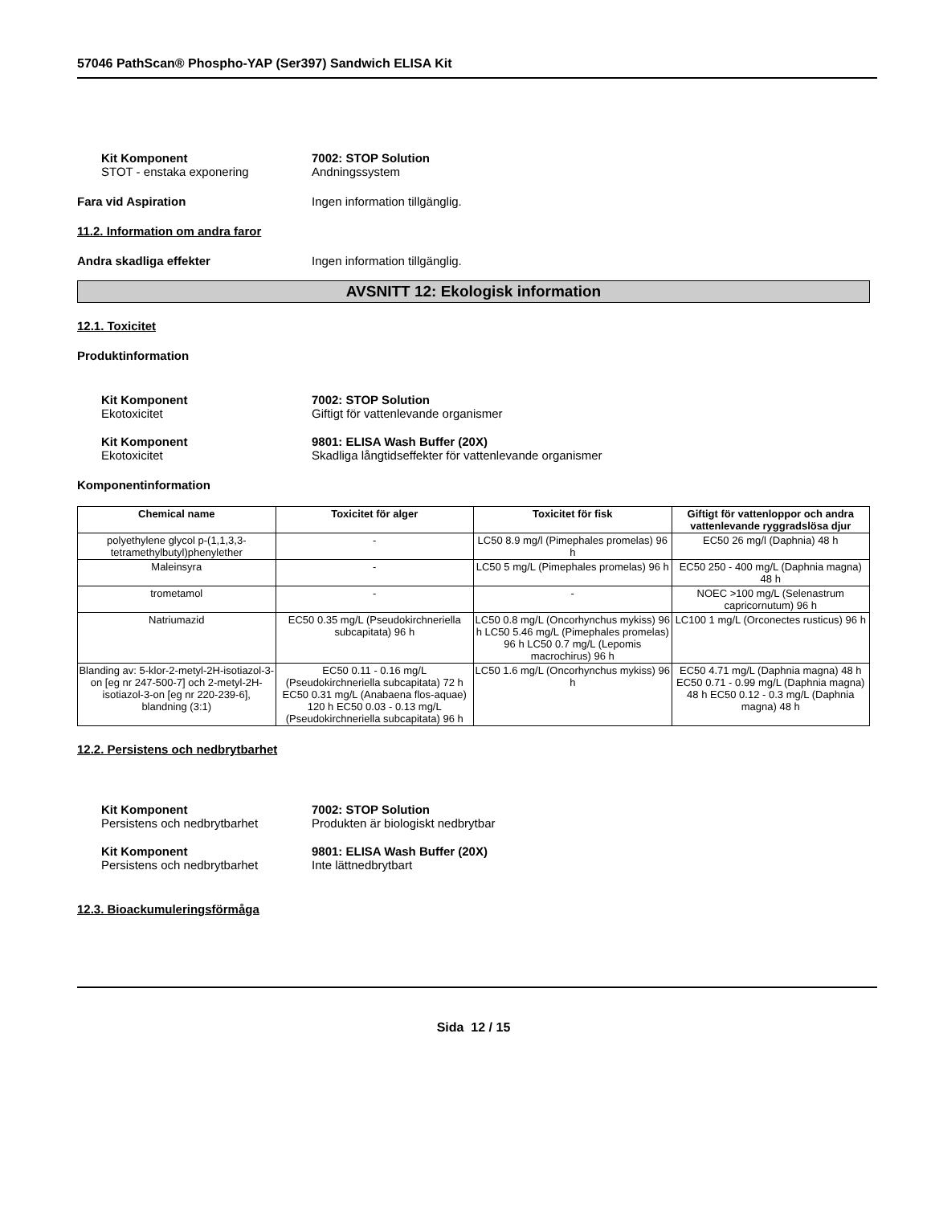57046 PathScan® Phospho-YAP (Ser397) Sandwich ELISA Kit
Kit Komponent 7002: STOP Solution
STOT - enstaka exponering Andningssystem
Fara vid Aspiration Ingen information tillgänglig.
11.2. Information om andra faror
Andra skadliga effekter Ingen information tillgänglig.
AVSNITT 12: Ekologisk information
12.1. Toxicitet
Produktinformation
Kit Komponent 7002: STOP Solution
Ekotoxicitet Giftigt för vattenlevande organismer
Kit Komponent 9801: ELISA Wash Buffer (20X)
Ekotoxicitet Skadliga långtidseffekter för vattenlevande organismer
Komponentinformation
| Chemical name | Toxicitet för alger | Toxicitet för fisk | Giftigt för vattenloppor och andra vattenlevande ryggradslösa djur |
| --- | --- | --- | --- |
| polyethylene glycol p-(1,1,3,3-tetramethylbutyl)phenylether | - | LC50 8.9 mg/l (Pimephales promelas) 96 h | EC50 26 mg/l (Daphnia) 48 h |
| Maleinsyra | - | LC50 5 mg/L (Pimephales promelas) 96 h | EC50 250 - 400 mg/L (Daphnia magna) 48 h |
| trometamol | - | - | NOEC >100 mg/L (Selenastrum capricornutum) 96 h |
| Natriumazid | EC50 0.35 mg/L (Pseudokirchneriella subcapitata) 96 h | LC50 0.8 mg/L (Oncorhynchus mykiss) 96 h LC50 5.46 mg/L (Pimephales promelas) 96 h LC50 0.7 mg/L (Lepomis macrochirus) 96 h | LC100 1 mg/L (Orconectes rusticus) 96 h |
| Blanding av: 5-klor-2-metyl-2H-isotiazol-3-on [eg nr 247-500-7] och 2-metyl-2H-isotiazol-3-on [eg nr 220-239-6], blandning (3:1) | EC50 0.11 - 0.16 mg/L (Pseudokirchneriella subcapitata) 72 h EC50 0.31 mg/L (Anabaena flos-aquae) 120 h EC50 0.03 - 0.13 mg/L (Pseudokirchneriella subcapitata) 96 h | LC50 1.6 mg/L (Oncorhynchus mykiss) 96 h | EC50 4.71 mg/L (Daphnia magna) 48 h EC50 0.71 - 0.99 mg/L (Daphnia magna) 48 h EC50 0.12 - 0.3 mg/L (Daphnia magna) 48 h |
12.2. Persistens och nedbrytbarhet
Kit Komponent 7002: STOP Solution
Persistens och nedbrytbarhet Produkten är biologiskt nedbrytbar
Kit Komponent 9801: ELISA Wash Buffer (20X)
Persistens och nedbrytbarhet Inte lättnedbrytbart
12.3. Bioackumuleringsförmåga
Sida 12 / 15